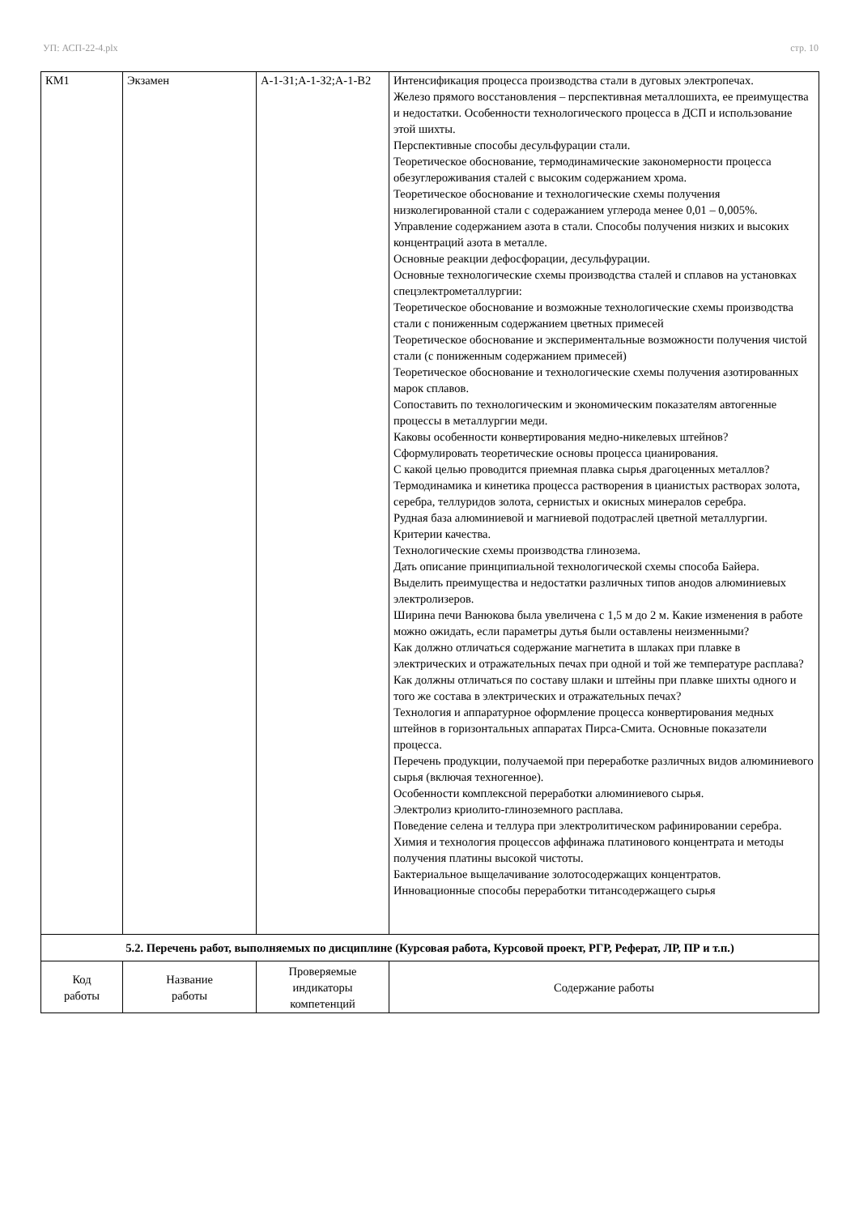УП: АСП-22-4.plx стр. 10
| КМ1 | Экзамен | А-1-З1;А-1-З2;А-1-В2 | Интенсификация процесса производства стали в дуговых электропечах. Железо прямого восстановления – перспективная металлошихта, ее преимущества и недостатки. Особенности технологического процесса в ДСП и использование этой шихты. Перспективные способы десульфурации стали. Теоретическое обоснование, термодинамические закономерности процесса обезуглероживания сталей с высоким содержанием хрома. Теоретическое обоснование и технологические схемы получения низколегированной стали с содеражанием углерода менее 0,01 – 0,005%. Управление содержанием азота в стали. Способы получения низких и высоких концентраций азота в металле. Основные реакции дефосфорации, десульфурации. Основные технологические схемы производства сталей и сплавов на установках спецэлектрометаллургии: Теоретическое обоснование и возможные технологические схемы производства стали с пониженным содержанием цветных примесей Теоретическое обоснование и экспериментальные возможности получения чистой стали (с пониженным содержанием примесей) Теоретическое обоснование и технологические схемы получения азотированных марок сплавов. Сопоставить по технологическим и экономическим показателям автогенные процессы в металлургии меди. Каковы особенности конвертирования медно-никелевых штейнов? Сформулировать теоретические основы процесса цианирования. С какой целью проводится приемная плавка сырья драгоценных металлов? Термодинамика и кинетика процесса растворения в цианистых растворах золота, серебра, теллуридов золота, сернистых и окисных минералов серебра. Рудная база алюминиевой и магниевой подотраслей цветной металлургии. Критерии качества. Технологические схемы производства глинозема. Дать описание принципиальной технологической схемы способа Байера. Выделить преимущества и недостатки различных типов анодов алюминиевых электролизеров. Ширина печи Ванюкова была увеличена с 1,5 м до 2 м. Какие изменения в работе можно ожидать, если параметры дутья были оставлены неизменными? Как должно отличаться содержание магнетита в шлаках при плавке в электрических и отражательных печах при одной и той же температуре расплава? Как должны отличаться по составу шлаки и штейны при плавке шихты одного и того же состава в электрических и отражательных печах? Технология и аппаратурное оформление процесса конвертирования медных штейнов в горизонтальных аппаратах Пирса-Смита. Основные показатели процесса. Перечень продукции, получаемой при переработке различных видов алюминиевого сырья (включая техногенное). Особенности комплексной переработки алюминиевого сырья. Электролиз криолито-глиноземного расплава. Поведение селена и теллура при электролитическом рафинировании серебра. Химия и технология процессов аффинажа платинового концентрата и методы получения платины высокой чистоты. Бактериальное выщелачивание золотосодержащих концентратов. Инновационные способы переработки титансодержащего сырья |
| 5.2. Перечень работ, выполняемых по дисциплине (Курсовая работа, Курсовой проект, РГР, Реферат, ЛР, ПР и т.п.) | | | |
| Код работы | Название работы | Проверяемые индикаторы компетенций | Содержание работы |